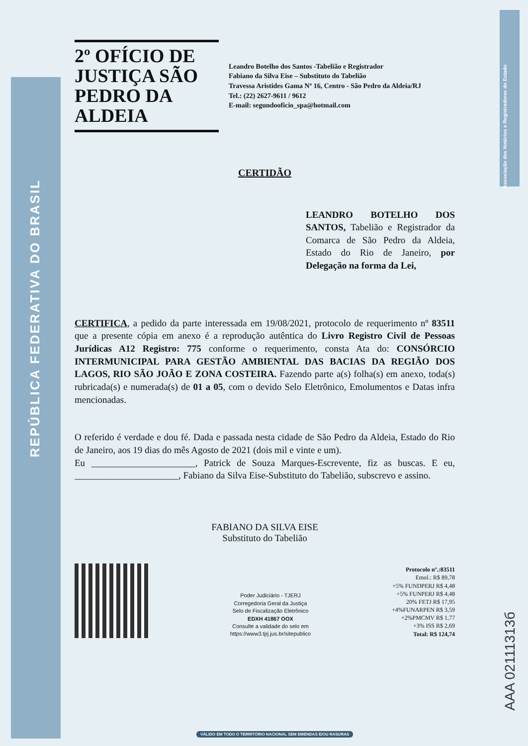REPÚBLICA FEDERATIVA DO BRASIL
Associação dos Notários e Registradores do Estado
2º OFÍCIO DE JUSTIÇA SÃO PEDRO DA ALDEIA
Leandro Botelho dos Santos -Tabelião e Registrador
Fabiano da Silva Eise – Substituto do Tabelião
Travessa Aristides Gama Nº 16, Centro - São Pedro da Aldeia/RJ
Tel.: (22) 2627-9611 / 9612
E-mail: segundooficio_spa@hotmail.com
CERTIDÃO
LEANDRO BOTELHO DOS SANTOS, Tabelião e Registrador da Comarca de São Pedro da Aldeia, Estado do Rio de Janeiro, por Delegação na forma da Lei,
CERTIFICA, a pedido da parte interessada em 19/08/2021, protocolo de requerimento nº 83511 que a presente cópia em anexo é a reprodução autêntica do Livro Registro Civil de Pessoas Jurídicas A12 Registro: 775 conforme o requerimento, consta Ata do: CONSÓRCIO INTERMUNICIPAL PARA GESTÃO AMBIENTAL DAS BACIAS DA REGIÃO DOS LAGOS, RIO SÃO JOÃO E ZONA COSTEIRA. Fazendo parte a(s) folha(s) em anexo, toda(s) rubricada(s) e numerada(s) de 01 a 05, com o devido Selo Eletrônico, Emolumentos e Datas infra mencionadas.
O referido é verdade e dou fé. Dada e passada nesta cidade de São Pedro da Aldeia, Estado do Rio de Janeiro, aos 19 dias do mês Agosto de 2021 (dois mil e vinte e um).
Eu ______________________, Patrick de Souza Marques-Escrevente, fiz as buscas. E eu, ______________________, Fabiano da Silva Eise-Substituto do Tabelião, subscrevo e assino.
FABIANO DA SILVA EISE
Substituto do Tabelião
Poder Judiciário - TJERJ
Corregedoria Geral da Justiça
Selo de Fiscalização Eletrônico
EDXH 41867 OOX
Consulte a validade do selo em
https://www3.tjrj.jus.br/sitepublico
Protocolo nº.:83511
Emol.: R$ 89,78
+5% FUNDPERJ R$ 4,48
+5% FUNPERJ R$ 4,48
20% FETJ R$ 17,95
+4%FUNARPEN R$ 3,59
+2%PMCMV R$ 1,77
+3% ISS R$ 2,69
Total: R$ 124,74
AAA 02111313б
VÁLIDO EM TODO O TERRITÓRIO NACIONAL SEM EMENDAS E/OU RASURAS